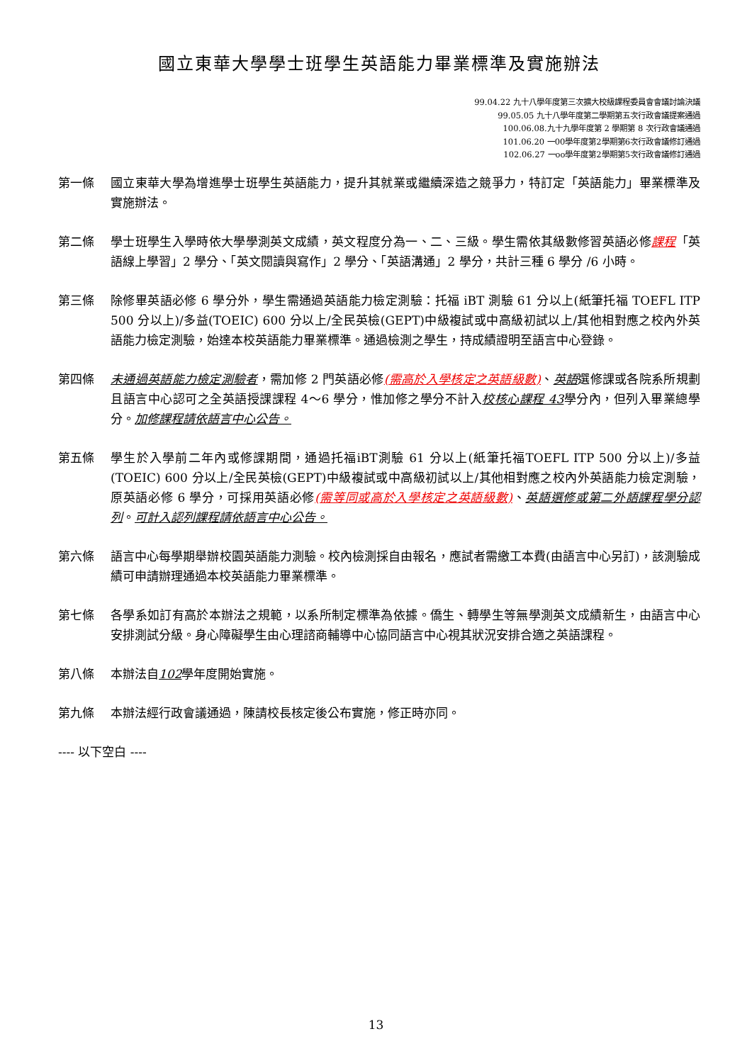國立東華大學學士班學生英語能力畢業標準及實施辦法
99.04.22 九十八學年度第三次擴大校級課程委員會會議討論決議
99.05.05 九十八學年度第二學期第五次行政會議提案通過
100.06.08.九十九學年度第 2 學期第 8 次行政會議通過
101.06.20 一00學年度第2學期第6次行政會議修訂通過
102.06.27 一oo學年度第2學期第5次行政會議修訂通過
第一條 國立東華大學為增進學士班學生英語能力，提升其就業或繼續深造之競爭力，特訂定「英語能力」畢業標準及實施辦法。
第二條 學士班學生入學時依大學學測英文成績，英文程度分為一、二、三級。學生需依其級數修習英語必修課程「英語線上學習」2 學分、「英文閱讀與寫作」2 學分、「英語溝通」2 學分，共計三種 6 學分 /6 小時。
第三條 除修畢英語必修 6 學分外，學生需通過英語能力檢定測驗：托福 iBT 測驗 61 分以上(紙筆托福 TOEFL ITP 500 分以上)/多益(TOEIC) 600 分以上/全民英檢(GEPT)中級複試或中高級初試以上/其他相對應之校內外英語能力檢定測驗，始達本校英語能力畢業標準。通過檢測之學生，持成績證明至語言中心登錄。
第四條 未通過英語能力檢定測驗者，需加修 2 門英語必修(需高於入學核定之英語級數)、英語選修課或各院系所規劃且語言中心認可之全英語授課課程 4～6 學分，惟加修之學分不計入校核心課程 43學分內，但列入畢業總學分。加修課程請依語言中心公告。
第五條 學生於入學前二年內或修課期間，通過托福iBT測驗 61 分以上(紙筆托福TOEFL ITP 500 分以上)/多益(TOEIC) 600 分以上/全民英檢(GEPT)中級複試或中高級初試以上/其他相對應之校內外英語能力檢定測驗，原英語必修 6 學分，可採用英語必修(需等同或高於入學核定之英語級數)、英語選修或第二外語課程學分認列。可計入認列課程請依語言中心公告。
第六條 語言中心每學期舉辦校園英語能力測驗。校內檢測採自由報名，應試者需繳工本費(由語言中心另訂)，該測驗成績可申請辦理通過本校英語能力畢業標準。
第七條 各學系如訂有高於本辦法之規範，以系所制定標準為依據。僑生、轉學生等無學測英文成績新生，由語言中心安排測試分級。身心障礙學生由心理諮商輔導中心協同語言中心視其狀況安排合適之英語課程。
第八條 本辦法自102學年度開始實施。
第九條 本辦法經行政會議通過，陳請校長核定後公布實施，修正時亦同。
---- 以下空白 ----
13